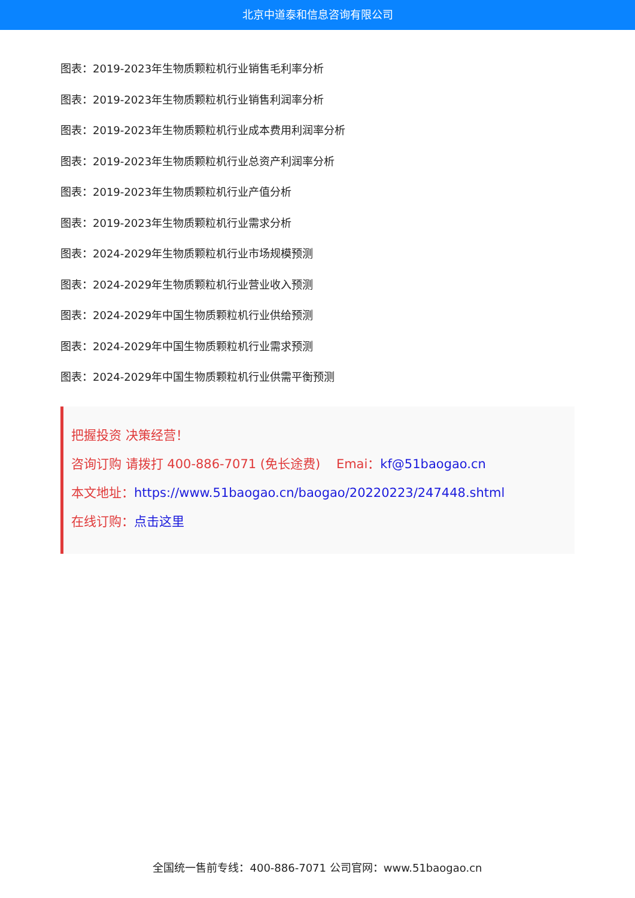北京中道泰和信息咨询有限公司
图表：2019-2023年生物质颗粒机行业销售毛利率分析
图表：2019-2023年生物质颗粒机行业销售利润率分析
图表：2019-2023年生物质颗粒机行业成本费用利润率分析
图表：2019-2023年生物质颗粒机行业总资产利润率分析
图表：2019-2023年生物质颗粒机行业产值分析
图表：2019-2023年生物质颗粒机行业需求分析
图表：2024-2029年生物质颗粒机行业市场规模预测
图表：2024-2029年生物质颗粒机行业营业收入预测
图表：2024-2029年中国生物质颗粒机行业供给预测
图表：2024-2029年中国生物质颗粒机行业需求预测
图表：2024-2029年中国生物质颗粒机行业供需平衡预测
把握投资 决策经营！
咨询订购 请拨打 400-886-7071 (免长途费) Emai：kf@51baogao.cn
本文地址：https://www.51baogao.cn/baogao/20220223/247448.shtml
在线订购：点击这里
全国统一售前专线：400-886-7071 公司官网：www.51baogao.cn